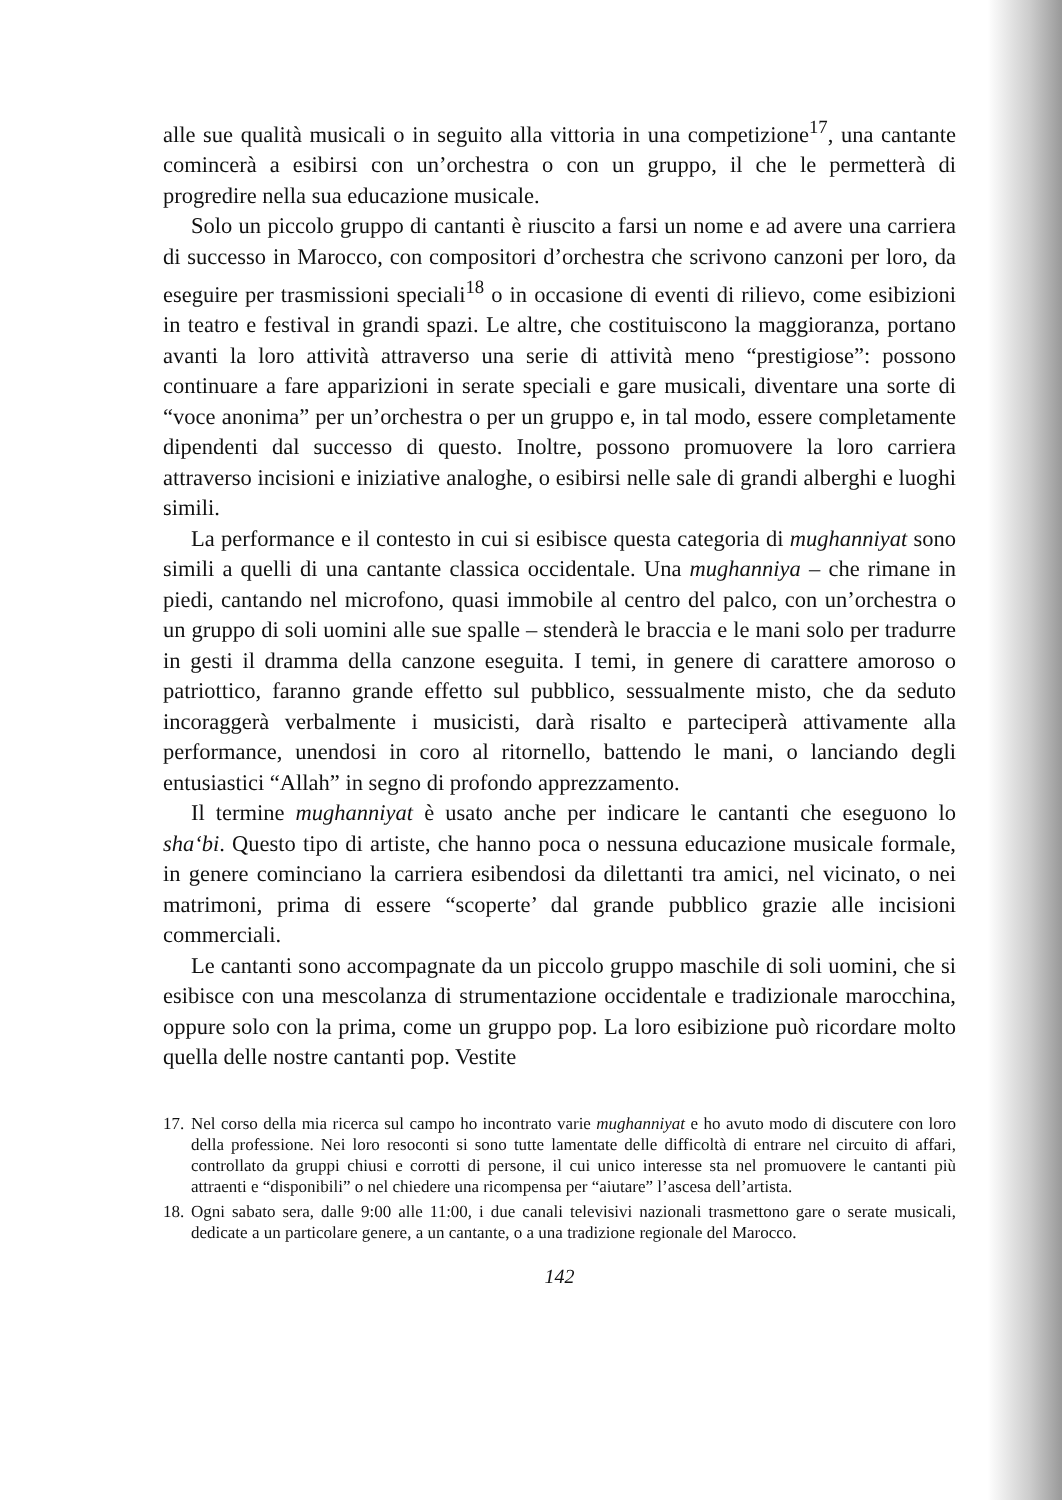alle sue qualità musicali o in seguito alla vittoria in una competizione<sup>17</sup>, una cantante comincerà a esibirsi con un’orchestra o con un gruppo, il che le permetterà di progredire nella sua educazione musicale.
Solo un piccolo gruppo di cantanti è riuscito a farsi un nome e ad avere una carriera di successo in Marocco, con compositori d’orchestra che scrivono canzoni per loro, da eseguire per trasmissioni speciali<sup>18</sup> o in occasione di eventi di rilievo, come esibizioni in teatro e festival in grandi spazi. Le altre, che costituiscono la maggioranza, portano avanti la loro attività attraverso una serie di attività meno “prestigiose”: possono continuare a fare apparizioni in serate speciali e gare musicali, diventare una sorte di “voce anonima” per un’orchestra o per un gruppo e, in tal modo, essere completamente dipendenti dal successo di questo. Inoltre, possono promuovere la loro carriera attraverso incisioni e iniziative analoghe, o esibirsi nelle sale di grandi alberghi e luoghi simili.
La performance e il contesto in cui si esibisce questa categoria di mughanniyat sono simili a quelli di una cantante classica occidentale. Una mughanniya – che rimane in piedi, cantando nel microfono, quasi immobile al centro del palco, con un’orchestra o un gruppo di soli uomini alle sue spalle – stenderà le braccia e le mani solo per tradurre in gesti il dramma della canzone eseguita. I temi, in genere di carattere amoroso o patriottico, faranno grande effetto sul pubblico, sessualmente misto, che da seduto incoraggerà verbalmente i musicisti, darà risalto e parteciperà attivamente alla performance, unendosi in coro al ritornello, battendo le mani, o lanciando degli entusiastici “Allah” in segno di profondo apprezzamento.
Il termine mughanniyat è usato anche per indicare le cantanti che eseguono lo sha‘bi. Questo tipo di artiste, che hanno poca o nessuna educazione musicale formale, in genere cominciano la carriera esibendosi da dilettanti tra amici, nel vicinato, o nei matrimoni, prima di essere “scoperte’ dal grande pubblico grazie alle incisioni commerciali.
Le cantanti sono accompagnate da un piccolo gruppo maschile di soli uomini, che si esibisce con una mescolanza di strumentazione occidentale e tradizionale marocchina, oppure solo con la prima, come un gruppo pop. La loro esibizione può ricordare molto quella delle nostre cantanti pop. Vestite
17. Nel corso della mia ricerca sul campo ho incontrato varie mughanniyat e ho avuto modo di discutere con loro della professione. Nei loro resoconti si sono tutte lamentate delle difficoltà di entrare nel circuito di affari, controllato da gruppi chiusi e corrotti di persone, il cui unico interesse sta nel promuovere le cantanti più attraenti e “disponibili” o nel chiedere una ricompensa per “aiutare” l’ascesa dell’artista.
18. Ogni sabato sera, dalle 9:00 alle 11:00, i due canali televisivi nazionali trasmettono gare o serate musicali, dedicate a un particolare genere, a un cantante, o a una tradizione regionale del Marocco.
142